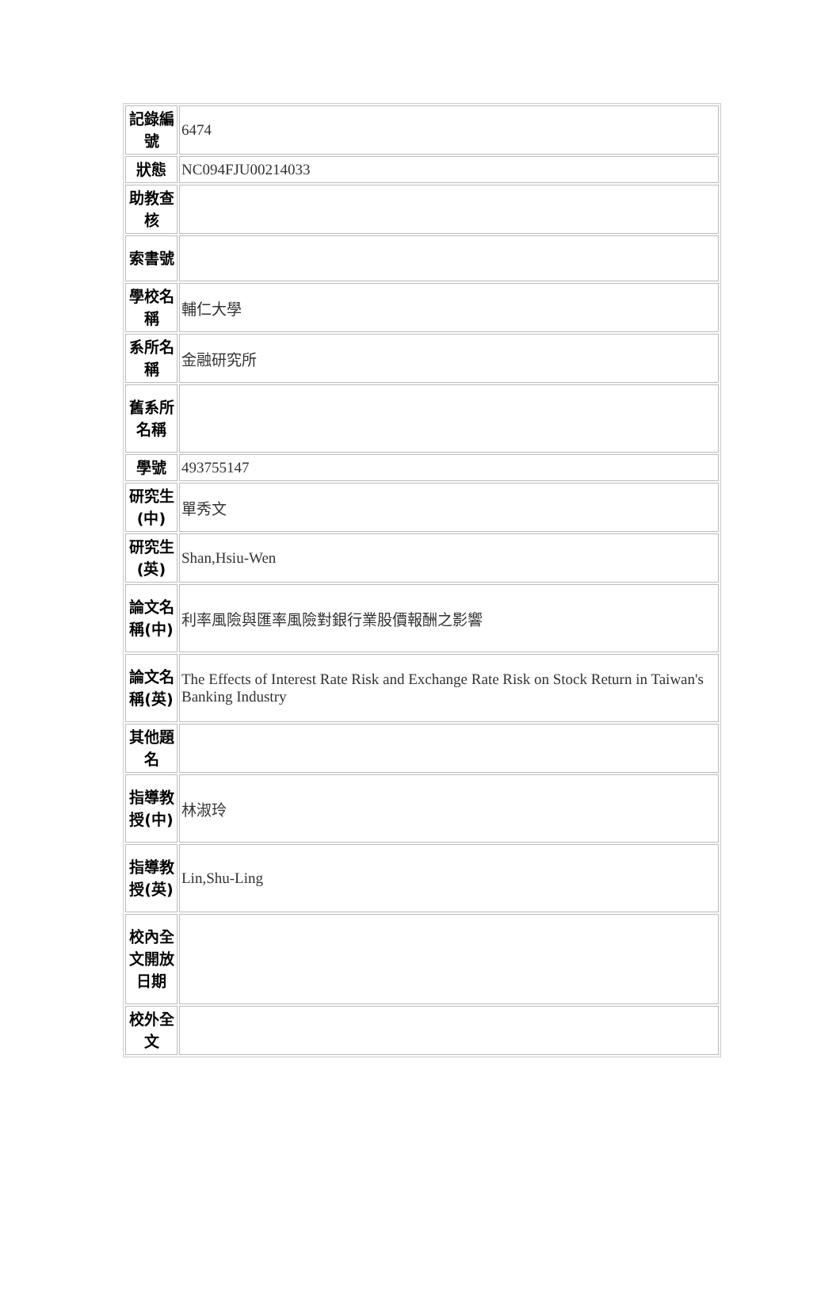| 記錄編號 | 6474 |
| 狀態 | NC094FJU00214033 |
| 助教查核 | |
| 索書號 | |
| 學校名稱 | 輔仁大學 |
| 系所名稱 | 金融研究所 |
| 舊系所名稱 | |
| 學號 | 493755147 |
| 研究生(中) | 單秀文 |
| 研究生(英) | Shan,Hsiu-Wen |
| 論文名稱(中) | 利率風險與匯率風險對銀行業股價報酬之影響 |
| 論文名稱(英) | The Effects of Interest Rate Risk and Exchange Rate Risk on Stock Return in Taiwan's Banking Industry |
| 其他題名 | |
| 指導教授(中) | 林淑玲 |
| 指導教授(英) | Lin,Shu-Ling |
| 校內全文開放日期 | |
| 校外全文 | |